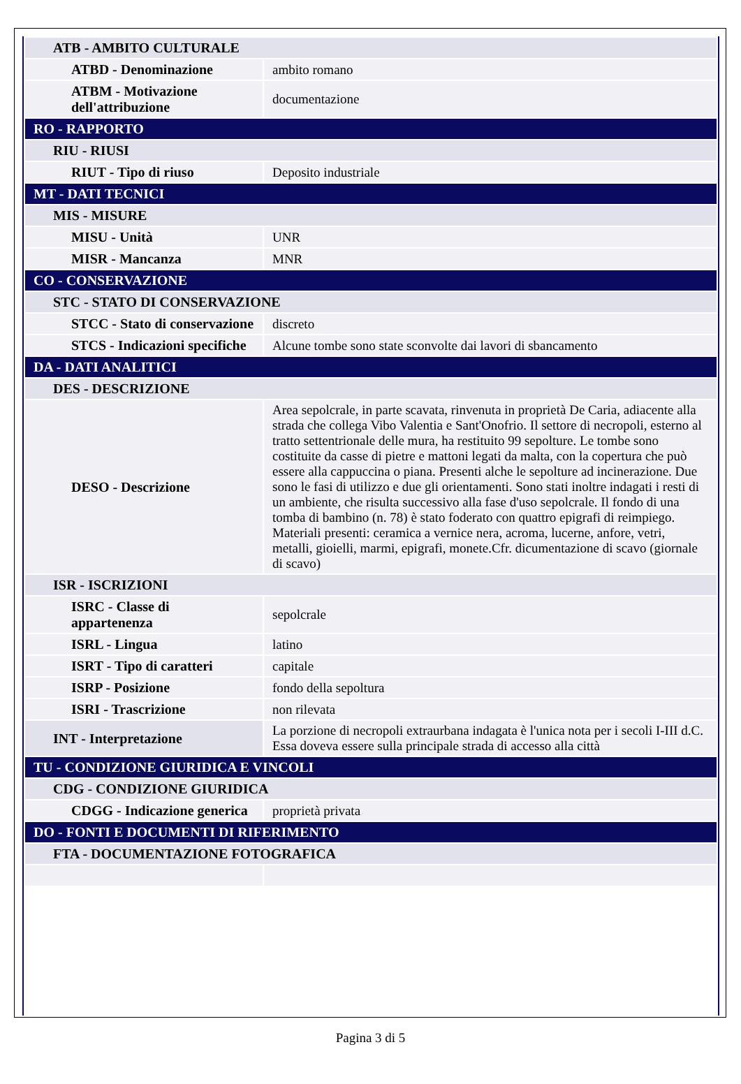| ATB - AMBITO CULTURALE | |
| ATBD - Denominazione | ambito romano |
| ATBM - Motivazione dell'attribuzione | documentazione |
| RO - RAPPORTO | |
| RIU - RIUSI | |
| RIUT - Tipo di riuso | Deposito industriale |
| MT - DATI TECNICI | |
| MIS - MISURE | |
| MISU - Unità | UNR |
| MISR - Mancanza | MNR |
| CO - CONSERVAZIONE | |
| STC - STATO DI CONSERVAZIONE | |
| STCC - Stato di conservazione | discreto |
| STCS - Indicazioni specifiche | Alcune tombe sono state sconvolte dai lavori di sbancamento |
| DA - DATI ANALITICI | |
| DES - DESCRIZIONE | |
| DESO - Descrizione | Area sepolcrale, in parte scavata, rinvenuta in proprietà De Caria, adiacente alla strada che collega Vibo Valentia e Sant'Onofrio. Il settore di necropoli, esterno al tratto settentrionale delle mura, ha restituito 99 sepolture. Le tombe sono costituite da casse di pietre e mattoni legati da malta, con la copertura che può essere alla cappuccina o piana. Presenti alche le sepolture ad incinerazione. Due sono le fasi di utilizzo e due gli orientamenti. Sono stati inoltre indagati i resti di un ambiente, che risulta successivo alla fase d'uso sepolcrale. Il fondo di una tomba di bambino (n. 78) è stato foderato con quattro epigrafi di reimpiego. Materiali presenti: ceramica a vernice nera, acroma, lucerne, anfore, vetri, metalli, gioielli, marmi, epigrafi, monete.Cfr. dicumentazione di scavo (giornale di scavo) |
| ISR - ISCRIZIONI | |
| ISRC - Classe di appartenenza | sepolcrale |
| ISRL - Lingua | latino |
| ISRT - Tipo di caratteri | capitale |
| ISRP - Posizione | fondo della sepoltura |
| ISRI - Trascrizione | non rilevata |
| INT - Interpretazione | La porzione di necropoli extraurbana indagata è l'unica nota per i secoli I-III d.C. Essa doveva essere sulla principale strada di accesso alla città |
| TU - CONDIZIONE GIURIDICA E VINCOLI | |
| CDG - CONDIZIONE GIURIDICA | |
| CDGG - Indicazione generica | proprietà privata |
| DO - FONTI E DOCUMENTI DI RIFERIMENTO | |
| FTA - DOCUMENTAZIONE FOTOGRAFICA | |
Pagina 3 di 5